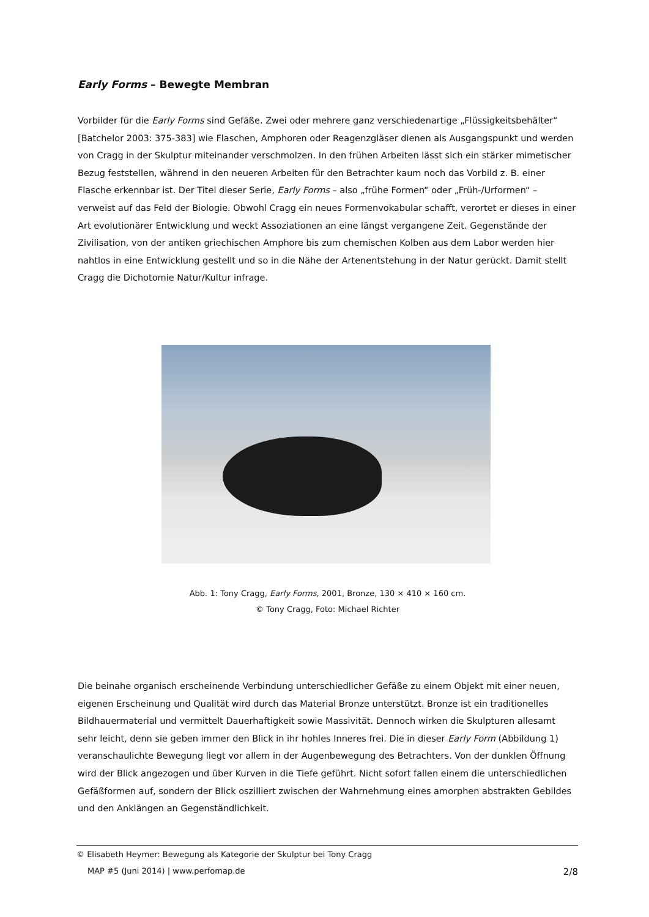Early Forms – Bewegte Membran
Vorbilder für die Early Forms sind Gefäße. Zwei oder mehrere ganz verschiedenartige „Flüssigkeitsbehälter“ [Batchelor 2003: 375-383] wie Flaschen, Amphoren oder Reagenzgläser dienen als Ausgangspunkt und werden von Cragg in der Skulptur miteinander verschmolzen. In den frühen Arbeiten lässt sich ein stärker mimetischer Bezug feststellen, während in den neueren Arbeiten für den Betrachter kaum noch das Vorbild z. B. einer Flasche erkennbar ist. Der Titel dieser Serie, Early Forms – also „frühe Formen“ oder „Früh-/Urformen“ – verweist auf das Feld der Biologie. Obwohl Cragg ein neues Formenvokabular schafft, verortet er dieses in einer Art evolutionärer Entwicklung und weckt Assoziationen an eine längst vergangene Zeit. Gegenstände der Zivilisation, von der antiken griechischen Amphore bis zum chemischen Kolben aus dem Labor werden hier nahtlos in eine Entwicklung gestellt und so in die Nähe der Artenentstehung in der Natur gerückt. Damit stellt Cragg die Dichotomie Natur/Kultur infrage.
Abb. 1: Tony Cragg, Early Forms, 2001, Bronze, 130 × 410 × 160 cm.
© Tony Cragg, Foto: Michael Richter
Die beinahe organisch erscheinende Verbindung unterschiedlicher Gefäße zu einem Objekt mit einer neuen, eigenen Erscheinung und Qualität wird durch das Material Bronze unterstützt. Bronze ist ein traditionelles Bildhauermaterial und vermittelt Dauerhaftigkeit sowie Massivität. Dennoch wirken die Skulpturen allesamt sehr leicht, denn sie geben immer den Blick in ihr hohles Inneres frei. Die in dieser Early Form (Abbildung 1) veranschaulichte Bewegung liegt vor allem in der Augenbewegung des Betrachters. Von der dunklen Öffnung wird der Blick angezogen und über Kurven in die Tiefe geführt. Nicht sofort fallen einem die unterschiedlichen Gefäßformen auf, sondern der Blick oszilliert zwischen der Wahrnehmung eines amorphen abstrakten Gebildes und den Anklängen an Gegenständlichkeit.
© Elisabeth Heymer: Bewegung als Kategorie der Skulptur bei Tony Cragg
MAP #5 (Juni 2014) | www.perfomap.de 2/8